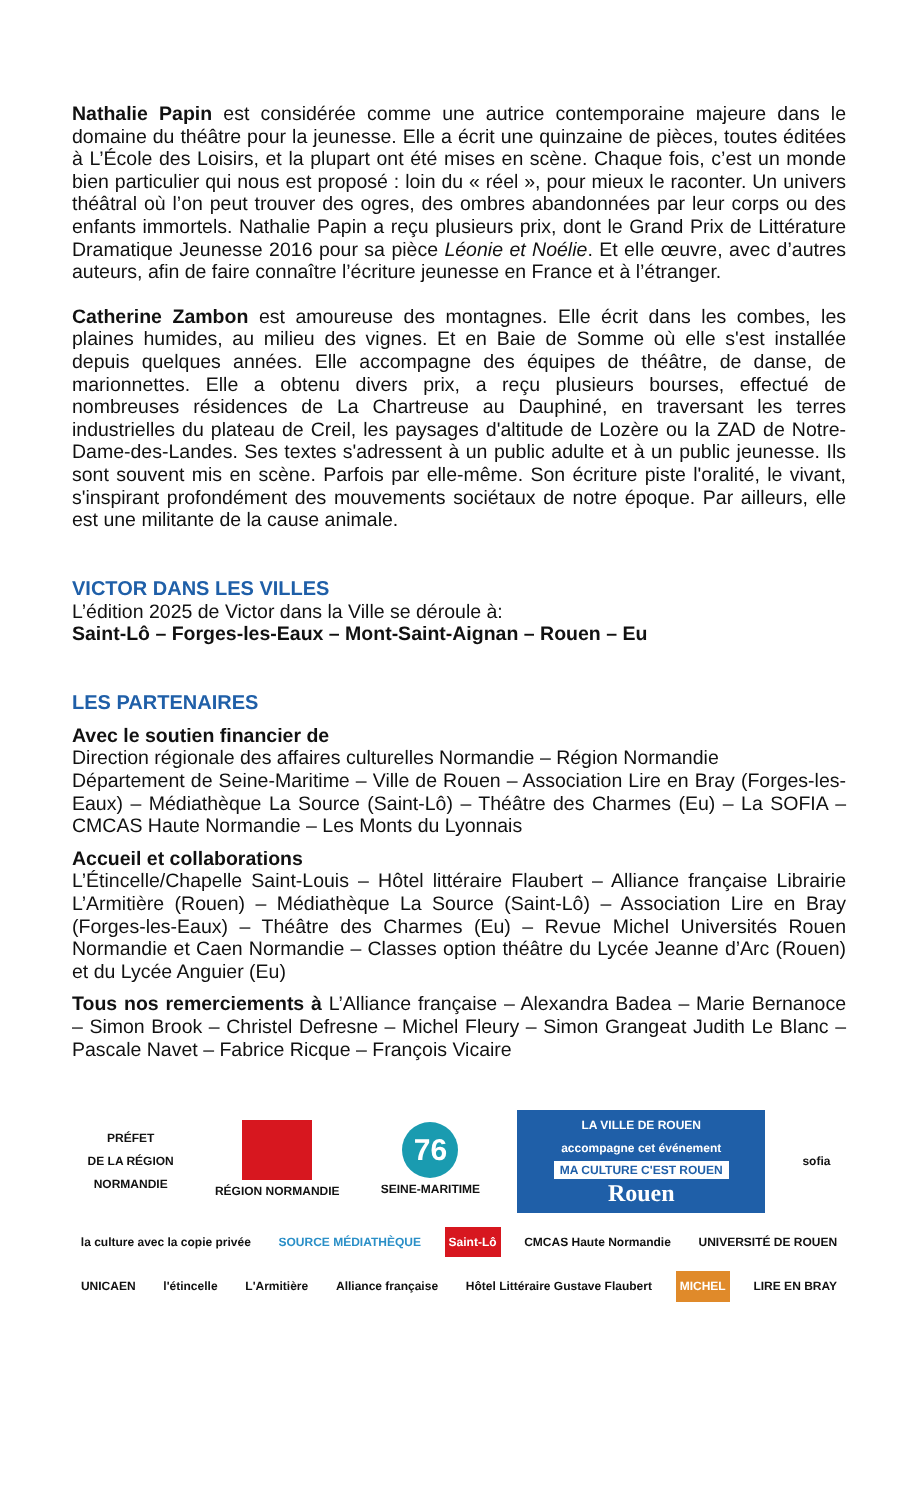Nathalie Papin est considérée comme une autrice contemporaine majeure dans le domaine du théâtre pour la jeunesse. Elle a écrit une quinzaine de pièces, toutes éditées à L’École des Loisirs, et la plupart ont été mises en scène. Chaque fois, c’est un monde bien particulier qui nous est proposé : loin du « réel », pour mieux le raconter. Un univers théâtral où l’on peut trouver des ogres, des ombres abandonnées par leur corps ou des enfants immortels. Nathalie Papin a reçu plusieurs prix, dont le Grand Prix de Littérature Dramatique Jeunesse 2016 pour sa pièce Léonie et Noélie. Et elle œuvre, avec d’autres auteurs, afin de faire connaître l’écriture jeunesse en France et à l’étranger.
Catherine Zambon est amoureuse des montagnes. Elle écrit dans les combes, les plaines humides, au milieu des vignes. Et en Baie de Somme où elle s'est installée depuis quelques années. Elle accompagne des équipes de théâtre, de danse, de marionnettes. Elle a obtenu divers prix, a reçu plusieurs bourses, effectué de nombreuses résidences de La Chartreuse au Dauphiné, en traversant les terres industrielles du plateau de Creil, les paysages d'altitude de Lozère ou la ZAD de Notre-Dame-des-Landes. Ses textes s'adressent à un public adulte et à un public jeunesse. Ils sont souvent mis en scène. Parfois par elle-même. Son écriture piste l'oralité, le vivant, s'inspirant profondément des mouvements sociétaux de notre époque. Par ailleurs, elle est une militante de la cause animale.
VICTOR DANS LES VILLES
L’édition 2025 de Victor dans la Ville se déroule à:
Saint-Lô – Forges-les-Eaux – Mont-Saint-Aignan – Rouen – Eu
LES PARTENAIRES
Avec le soutien financier de
Direction régionale des affaires culturelles Normandie – Région Normandie
Département de Seine-Maritime – Ville de Rouen – Association Lire en Bray (Forges-les-Eaux) – Médiathèque La Source (Saint-Lô) – Théâtre des Charmes (Eu) – La SOFIA – CMCAS Haute Normandie – Les Monts du Lyonnais
Accueil et collaborations
L’Étincelle/Chapelle Saint-Louis – Hôtel littéraire Flaubert – Alliance française Librairie L’Armitière (Rouen) – Médiathèque La Source (Saint-Lô) – Association Lire en Bray (Forges-les-Eaux) – Théâtre des Charmes (Eu) – Revue Michel Universités Rouen Normandie et Caen Normandie – Classes option théâtre du Lycée Jeanne d’Arc (Rouen) et du Lycée Anguier (Eu)
Tous nos remerciements à L’Alliance française – Alexandra Badea – Marie Bernanoce – Simon Brook – Christel Defresne – Michel Fleury – Simon Grangeat Judith Le Blanc – Pascale Navet – Fabrice Ricque – François Vicaire
PRÉFET
DE LA RÉGION
NORMANDIE
RÉGION NORMANDIE
76
SEINE-MARITIME
LA VILLE DE ROUEN
accompagne cet événement
MA CULTURE C'EST ROUEN Rouen
sofia
la culture avec la copie privée
SOURCE MÉDIATHÈQUE
Saint-Lô
CMCAS Haute Normandie
UNIVERSITÉ DE ROUEN
UNICAEN
l'étincelle
L'Armitière
Alliance française
Hôtel Littéraire Gustave Flaubert
MICHEL
LIRE EN BRAY